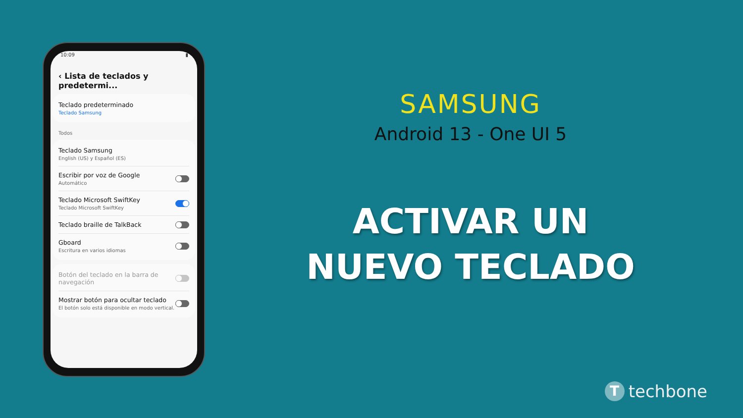10:09 ▮
‹ Lista de teclados y predetermi...
Teclado predeterminado
Teclado Samsung
Todos
Teclado Samsung
English (US) y Español (ES)
Escribir por voz de Google
Automático
Teclado Microsoft SwiftKey
Teclado Microsoft SwiftKey
Teclado braille de TalkBack
Gboard
Escritura en varios idiomas
Botón del teclado en la barra de navegación
Mostrar botón para ocultar teclado
El botón solo está disponible en modo vertical.
SAMSUNG
Android 13 - One UI 5
ACTIVAR UN
NUEVO TECLADO
T techbone